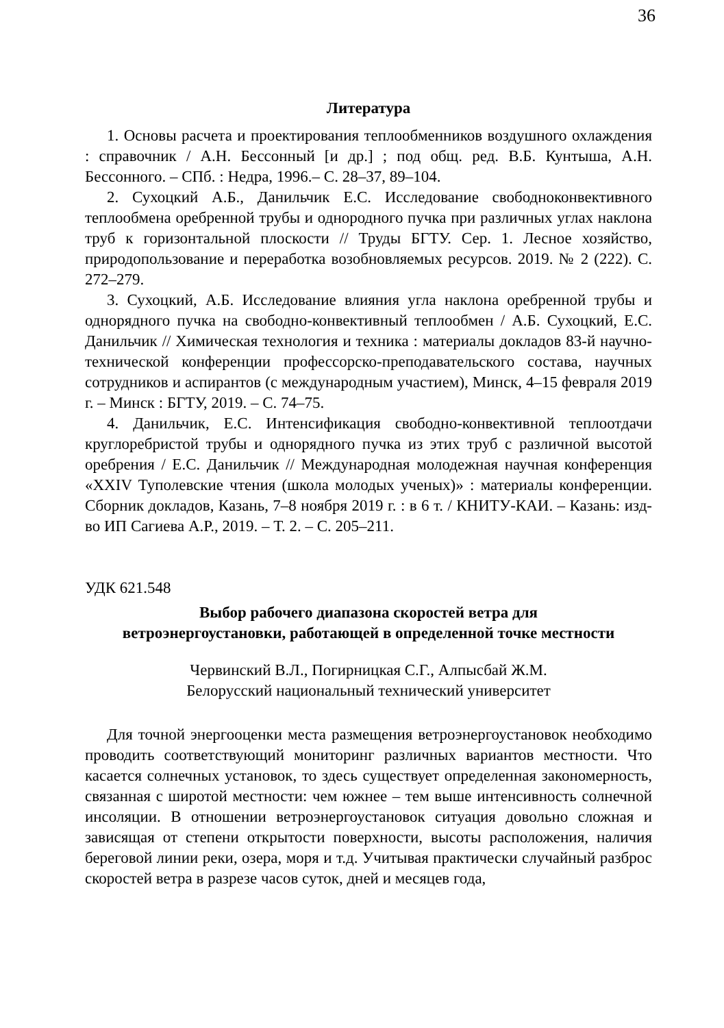36
Литература
1. Основы расчета и проектирования теплообменников воздушного охлаждения : справочник / А.Н. Бессонный [и др.] ; под общ. ред. В.Б. Кунтыша, А.Н. Бессонного. – СПб. : Недра, 1996.– С. 28–37, 89–104.
2. Сухоцкий А.Б., Данильчик Е.С. Исследование свободноконвективного теплообмена оребренной трубы и однородного пучка при различных углах наклона труб к горизонтальной плоскости // Труды БГТУ. Сер. 1. Лесное хозяйство, природопользование и переработка возобновляемых ресурсов. 2019. № 2 (222). С. 272–279.
3. Сухоцкий, А.Б. Исследование влияния угла наклона оребренной трубы и однорядного пучка на свободно-конвективный теплообмен / А.Б. Сухоцкий, Е.С. Данильчик // Химическая технология и техника : материалы докладов 83-й научно-технической конференции профессорско-преподавательского состава, научных сотрудников и аспирантов (с международным участием), Минск, 4–15 февраля 2019 г. – Минск : БГТУ, 2019. – С. 74–75.
4. Данильчик, Е.С. Интенсификация свободно-конвективной теплоотдачи круглоребристой трубы и однорядного пучка из этих труб с различной высотой оребрения / Е.С. Данильчик // Международная молодежная научная конференция «XXIV Туполевские чтения (школа молодых ученых)» : материалы конференции. Сборник докладов, Казань, 7–8 ноября 2019 г. : в 6 т. / КНИТУ-КАИ. – Казань: изд-во ИП Сагиева А.Р., 2019. – Т. 2. – С. 205–211.
УДК 621.548
Выбор рабочего диапазона скоростей ветра для
ветроэнергоустановки, работающей в определенной точке местности
Червинский В.Л., Погирницкая С.Г., Алпысбай Ж.М.
Белорусский национальный технический университет
Для точной энергооценки места размещения ветроэнергоустановок необходимо проводить соответствующий мониторинг различных вариантов местности. Что касается солнечных установок, то здесь существует определенная закономерность, связанная с широтой местности: чем южнее – тем выше интенсивность солнечной инсоляции. В отношении ветроэнергоустановок ситуация довольно сложная и зависящая от степени открытости поверхности, высоты расположения, наличия береговой линии реки, озера, моря и т.д. Учитывая практически случайный разброс скоростей ветра в разрезе часов суток, дней и месяцев года,